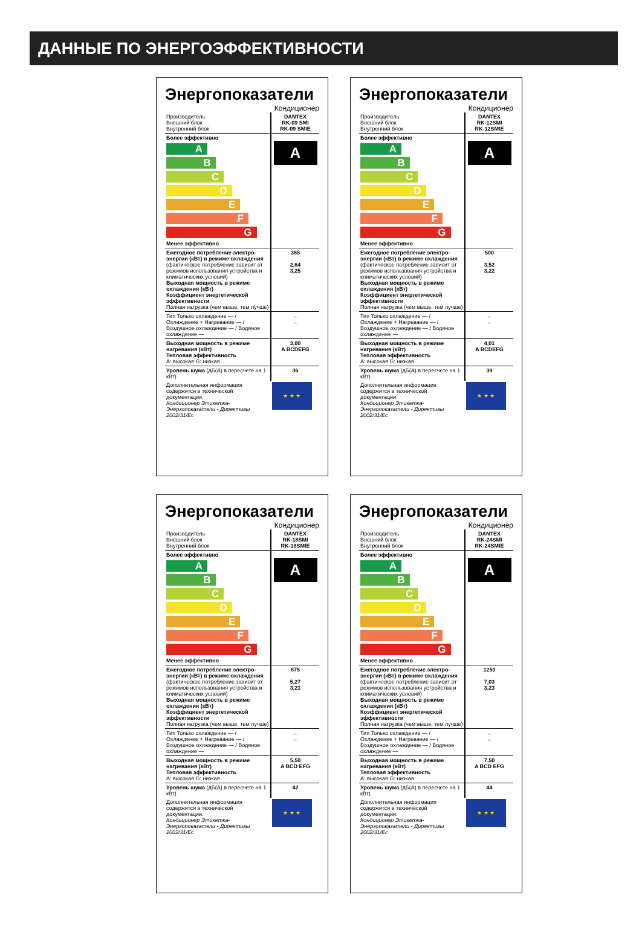ДАННЫЕ ПО ЭНЕРГОЭФФЕКТИВНОСТИ
Энергопоказатели
Кондиционер
| Производитель Внешний блок Внутренний блок | DANTEX RK-09 SMI RK-09 SMIE |
| Более эффективно A B C D E F G Менее эффективно | A |
| Ежегодное потребление электро-энергии (кВт) в режиме охлаждения (фактическое потребление зависит от режимов использования устройства и климатических условий) Выходная мощность в режиме охлаждения (кВт) Коэффициент энергетической эффективности Полная нагрузка (чем выше, тем лучше) | 365 2,64 3,25 |
| Тип Только охлаждение — / Охлаждение + Нагревание — / Воздушное охлаждение — / Водяное охлаждение — | ← ← |
| Выходная мощность в режиме нагревания (кВт) Тепловая эффективность A: высокая G: низкая | 3,00 A BCDEFG |
| Уровень шума (дБ(A) в пересчете на 1 кВт) | 36 |
| Дополнительная информация содержится в технической документации. Кондиционер Этикетка- Энергопоказатели - Директивы 2002/31/Ес | ★ ★ ★ |
Энергопоказатели
Кондиционер
| Производитель Внешний блок Внутренний блок | DANTEX RK-12SMI RK-12SMIE |
| Более эффективно A B C D E F G Менее эффективно | A |
| Ежегодное потребление электро-энергии (кВт) в режиме охлаждения (фактическое потребление зависит от режимов использования устройства и климатических условий) Выходная мощность в режиме охлаждения (кВт) Коэффициент энергетической эффективности Полная нагрузка (чем выше, тем лучше) | 500 3,52 3,22 |
| Тип Только охлаждение — / Охлаждение + Нагревание — / Воздушное охлаждение — / Водяное охлаждение — | ← ← |
| Выходная мощность в режиме нагревания (кВт) Тепловая эффективность A: высокая G: низкая | 4,01 A BCDEFG |
| Уровень шума (дБ(A) в пересчете на 1 кВт) | 39 |
| Дополнительная информация содержится в технической документации. Кондиционер Этикетка- Энергопоказатели - Директивы 2002/31/Ес | ★ ★ ★ |
Энергопоказатели
Кондиционер
| Производитель Внешний блок Внутренний блок | DANTEX RK-18SMI RK-18SMIE |
| Более эффективно A B C D E F G Менее эффективно | A |
| Ежегодное потребление электро-энергии (кВт) в режиме охлаждения (фактическое потребление зависит от режимов использования устройства и климатических условий) Выходная мощность в режиме охлаждения (кВт) Коэффициент энергетической эффективности Полная нагрузка (чем выше, тем лучше) | 875 5,27 3,21 |
| Тип Только охлаждение — / Охлаждение + Нагревание — / Воздушное охлаждение — / Водяное охлаждение — | ← ← |
| Выходная мощность в режиме нагревания (кВт) Тепловая эффективность A: высокая G: низкая | 5,50 A BCD EFG |
| Уровень шума (дБ(A) в пересчете на 1 кВт) | 42 |
| Дополнительная информация содержится в технической документации. Кондиционер Этикетка- Энергопоказатели - Директивы 2002/31/Ес | ★ ★ ★ |
Энергопоказатели
Кондиционер
| Производитель Внешний блок Внутренний блок | DANTEX RK-24SMI RK-24SMIE |
| Более эффективно A B C D E F G Менее эффективно | A |
| Ежегодное потребление электро-энергии (кВт) в режиме охлаждения (фактическое потребление зависит от режимов использования устройства и климатических условий) Выходная мощность в режиме охлаждения (кВт) Коэффициент энергетической эффективности Полная нагрузка (чем выше, тем лучше) | 1250 7,03 3,23 |
| Тип Только охлаждение — / Охлаждение + Нагревание — / Воздушное охлаждение — / Водяное охлаждение — | ← ← |
| Выходная мощность в режиме нагревания (кВт) Тепловая эффективность A: высокая G: низкая | 7,50 A BCD EFG |
| Уровень шума (дБ(A) в пересчете на 1 кВт) | 44 |
| Дополнительная информация содержится в технической документации. Кондиционер Этикетка- Энергопоказатели - Директивы 2002/31/Ес | ★ ★ ★ |